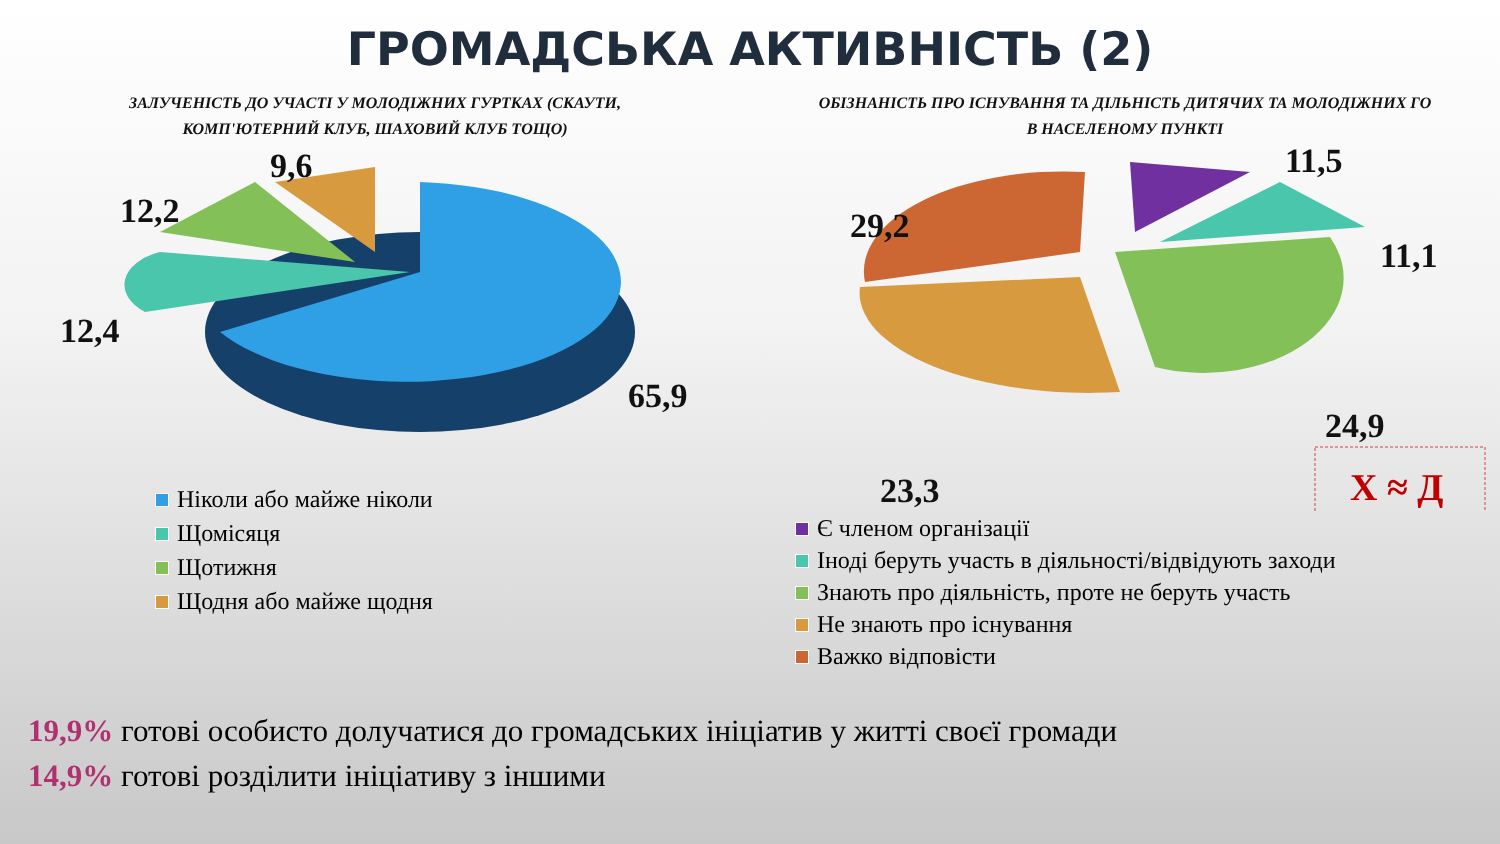ГРОМАДСЬКА АКТИВНІСТЬ (2)
ЗАЛУЧЕНІСТЬ ДО УЧАСТІ У МОЛОДІЖНИХ ГУРТКАХ (СКАУТИ,
КОМП'ЮТЕРНИЙ КЛУБ, ШАХОВИЙ КЛУБ ТОЩО)
9,6
12,2
12,4
65,9
Ніколи або майже ніколи
Щомісяця
Щотижня
Щодня або майже щодня
ОБІЗНАНІСТЬ ПРО ІСНУВАННЯ ТА ДІЛЬНІСТЬ ДИТЯЧИХ ТА МОЛОДІЖНИХ ГО
В НАСЕЛЕНОМУ ПУНКТІ
11,5
29,2
11,1
24,9
23,3
Х ≈ Д
Є членом організації
Іноді беруть участь в діяльності/відвідують заходи
Знають про діяльність, проте не беруть участь
Не знають про існування
Важко відповісти
19,9% готові особисто долучатися до громадських ініціатив у житті своєї громади
14,9% готові розділити ініціативу з іншими